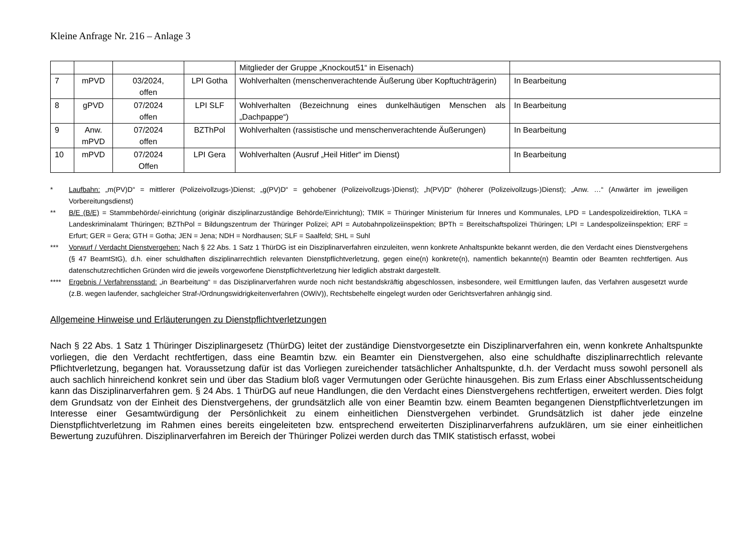Kleine Anfrage Nr. 216 – Anlage 3
| | | | | Mitglieder der Gruppe „Knockout51“ in Eisenach) | |
| 7 | mPVD | 03/2024, offen | LPI Gotha | Wohlverhalten (menschenverachtende Äußerung über Kopftuchträgerin) | In Bearbeitung |
| 8 | gPVD | 07/2024 offen | LPI SLF | Wohlverhalten (Bezeichnung eines dunkelhäutigen Menschen als „Dachpappe“) | In Bearbeitung |
| 9 | Anw. mPVD | 07/2024 offen | BZThPol | Wohlverhalten (rassistische und menschenverachtende Äußerungen) | In Bearbeitung |
| 10 | mPVD | 07/2024 Offen | LPI Gera | Wohlverhalten (Ausruf „Heil Hitler“ im Dienst) | In Bearbeitung |
* Laufbahn: „m(PV)D“ = mittlerer (Polizeivollzugs-)Dienst; „g(PV)D“ = gehobener (Polizeivollzugs-)Dienst); „h(PV)D“ (höherer (Polizeivollzugs-)Dienst); „Anw. …“ (Anwärter im jeweiligen Vorbereitungsdienst)
** B/E (B/E) = Stammbehörde/-einrichtung (originär disziplinarzuständige Behörde/Einrichtung); TMIK = Thüringer Ministerium für Inneres und Kommunales, LPD = Landespolizeidirektion, TLKA = Landeskriminalamt Thüringen; BZThPol = Bildungszentrum der Thüringer Polizei; API = Autobahnpolizeiinspektion; BPTh = Bereitschaftspolizei Thüringen; LPI = Landespolizeiinspektion; ERF = Erfurt; GER = Gera; GTH = Gotha; JEN = Jena; NDH = Nordhausen; SLF = Saalfeld; SHL = Suhl
*** Vorwurf / Verdacht Dienstvergehen: Nach § 22 Abs. 1 Satz 1 ThürDG ist ein Disziplinarverfahren einzuleiten, wenn konkrete Anhaltspunkte bekannt werden, die den Verdacht eines Dienstvergehens (§ 47 BeamtStG), d.h. einer schuldhaften disziplinarrechtlich relevanten Dienstpflichtverletzung, gegen eine(n) konkrete(n), namentlich bekannte(n) Beamtin oder Beamten rechtfertigen. Aus datenschutzrechtlichen Gründen wird die jeweils vorgeworfene Dienstpflichtverletzung hier lediglich abstrakt dargestellt.
**** Ergebnis / Verfahrensstand: „in Bearbeitung“ = das Disziplinarverfahren wurde noch nicht bestandskräftig abgeschlossen, insbesondere, weil Ermittlungen laufen, das Verfahren ausgesetzt wurde (z.B. wegen laufender, sachgleicher Straf-/Ordnungswidrigkeitenverfahren (OWiV)), Rechtsbehelfe eingelegt wurden oder Gerichtsverfahren anhängig sind.
Allgemeine Hinweise und Erläuterungen zu Dienstpflichtverletzungen
Nach § 22 Abs. 1 Satz 1 Thüringer Disziplinargesetz (ThürDG) leitet der zuständige Dienstvorgesetzte ein Disziplinarverfahren ein, wenn konkrete Anhaltspunkte vorliegen, die den Verdacht rechtfertigen, dass eine Beamtin bzw. ein Beamter ein Dienstvergehen, also eine schuldhafte disziplinarrechtlich relevante Pflichtverletzung, begangen hat. Voraussetzung dafür ist das Vorliegen zureichender tatsächlicher Anhaltspunkte, d.h. der Verdacht muss sowohl personell als auch sachlich hinreichend konkret sein und über das Stadium bloß vager Vermutungen oder Gerüchte hinausgehen. Bis zum Erlass einer Abschlussentscheidung kann das Disziplinarverfahren gem. § 24 Abs. 1 ThürDG auf neue Handlungen, die den Verdacht eines Dienstvergehens rechtfertigen, erweitert werden. Dies folgt dem Grundsatz von der Einheit des Dienstvergehens, der grundsätzlich alle von einer Beamtin bzw. einem Beamten begangenen Dienstpflichtverletzungen im Interesse einer Gesamtwürdigung der Persönlichkeit zu einem einheitlichen Dienstvergehen verbindet. Grundsätzlich ist daher jede einzelne Dienstpflichtverletzung im Rahmen eines bereits eingeleiteten bzw. entsprechend erweiterten Disziplinarverfahrens aufzuklären, um sie einer einheitlichen Bewertung zuzuführen. Disziplinarverfahren im Bereich der Thüringer Polizei werden durch das TMIK statistisch erfasst, wobei